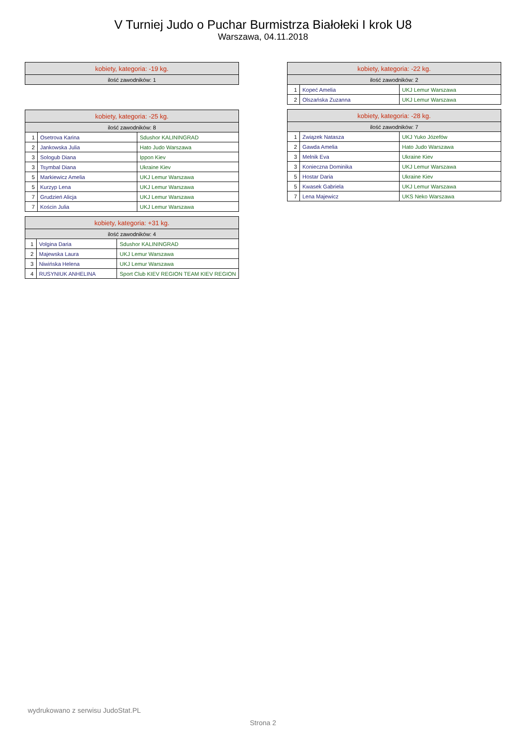V Turniej Judo o Puchar Burmistrza Białołeki I krok U8
Warszawa, 04.11.2018
| kobiety, kategoria: -19 kg. |
| --- |
| ilość zawodników: 1 |
| kobiety, kategoria: -25 kg. | | |
| --- | --- | --- |
| ilość zawodników: 8 | | |
| 1 | Osetrova Karina | Sdushor KALININGRAD |
| 2 | Jankowska Julia | Hato Judo Warszawa |
| 3 | Sologub Diana | Ippon Kiev |
| 3 | Tsymbal Diana | Ukraine Kiev |
| 5 | Markiewicz Amelia | UKJ Lemur Warszawa |
| 5 | Kurzyp Lena | UKJ Lemur Warszawa |
| 7 | Grudzień Alicja | UKJ Lemur Warszawa |
| 7 | Kościn Julia | UKJ Lemur Warszawa |
| kobiety, kategoria: +31 kg. | | |
| --- | --- | --- |
| ilość zawodników: 4 | | |
| 1 | Volgina Daria | Sdushor KALININGRAD |
| 2 | Majewska Laura | UKJ Lemur Warszawa |
| 3 | Niwińska Helena | UKJ Lemur Warszawa |
| 4 | RUSYNIUK ANHELINA | Sport Club KIEV REGION TEAM KIEV REGION |
| kobiety, kategoria: -22 kg. | | |
| --- | --- | --- |
| ilość zawodników: 2 | | |
| 1 | Kopeć Amelia | UKJ Lemur Warszawa |
| 2 | Olszańska Zuzanna | UKJ Lemur Warszawa |
| kobiety, kategoria: -28 kg. | | |
| --- | --- | --- |
| ilość zawodników: 7 | | |
| 1 | Związek Natasza | UKJ Yuko Józefów |
| 2 | Gawda Amelia | Hato Judo Warszawa |
| 3 | Melnik Eva | Ukraine Kiev |
| 3 | Konieczna Dominika | UKJ Lemur Warszawa |
| 5 | Hostar Daria | Ukraine Kiev |
| 5 | Kwasek Gabriela | UKJ Lemur Warszawa |
| 7 | Lena Majewicz | UKS Neko Warszawa |
wydrukowano z serwisu JudoStat.PL
Strona 2